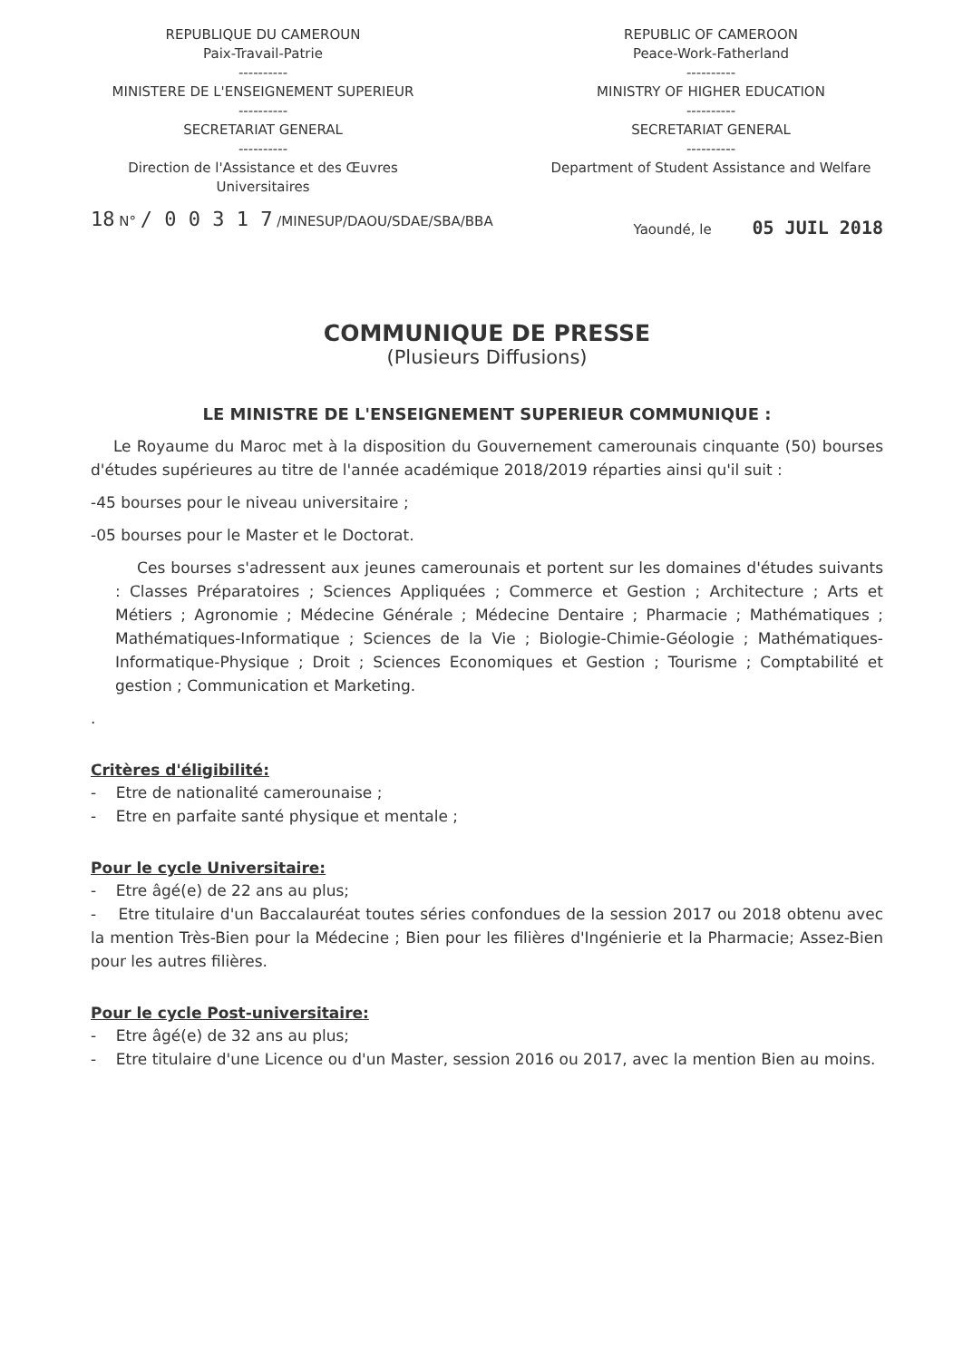REPUBLIQUE DU CAMEROUN
Paix-Travail-Patrie
----------
MINISTERE DE L'ENSEIGNEMENT SUPERIEUR
----------
SECRETARIAT GENERAL
----------
Direction de l'Assistance et des Œuvres Universitaires
REPUBLIC OF CAMEROON
Peace-Work-Fatherland
----------
MINISTRY OF HIGHER EDUCATION
----------
SECRETARIAT GENERAL
----------
Department of Student Assistance and Welfare
18 N° / 0 0 3 1 7 /MINESUP/DAOU/SDAE/SBA/BBA
Yaoundé, le 05 JUIL 2018
COMMUNIQUE DE PRESSE
(Plusieurs Diffusions)
LE MINISTRE DE L'ENSEIGNEMENT SUPERIEUR COMMUNIQUE :
Le Royaume du Maroc met à la disposition du Gouvernement camerounais cinquante (50) bourses d'études supérieures au titre de l'année académique 2018/2019 réparties ainsi qu'il suit :
-45 bourses pour le niveau universitaire ;
-05 bourses pour le Master et le Doctorat.
Ces bourses s'adressent aux jeunes camerounais et portent sur les domaines d'études suivants : Classes Préparatoires ; Sciences Appliquées ; Commerce et Gestion ; Architecture ; Arts et Métiers ; Agronomie ; Médecine Générale ; Médecine Dentaire ; Pharmacie ; Mathématiques ; Mathématiques-Informatique ; Sciences de la Vie ; Biologie-Chimie-Géologie ; Mathématiques-Informatique-Physique ; Droit ; Sciences Economiques et Gestion ; Tourisme ; Comptabilité et gestion ; Communication et Marketing.
.
Critères d'éligibilité:
- Etre de nationalité camerounaise ;
- Etre en parfaite santé physique et mentale ;
Pour le cycle Universitaire:
- Etre âgé(e) de 22 ans au plus;
- Etre titulaire d'un Baccalauréat toutes séries confondues de la session 2017 ou 2018 obtenu avec la mention Très-Bien pour la Médecine ; Bien pour les filières d'Ingénierie et la Pharmacie; Assez-Bien pour les autres filières.
Pour le cycle Post-universitaire:
- Etre âgé(e) de 32 ans au plus;
- Etre titulaire d'une Licence ou d'un Master, session 2016 ou 2017, avec la mention Bien au moins.